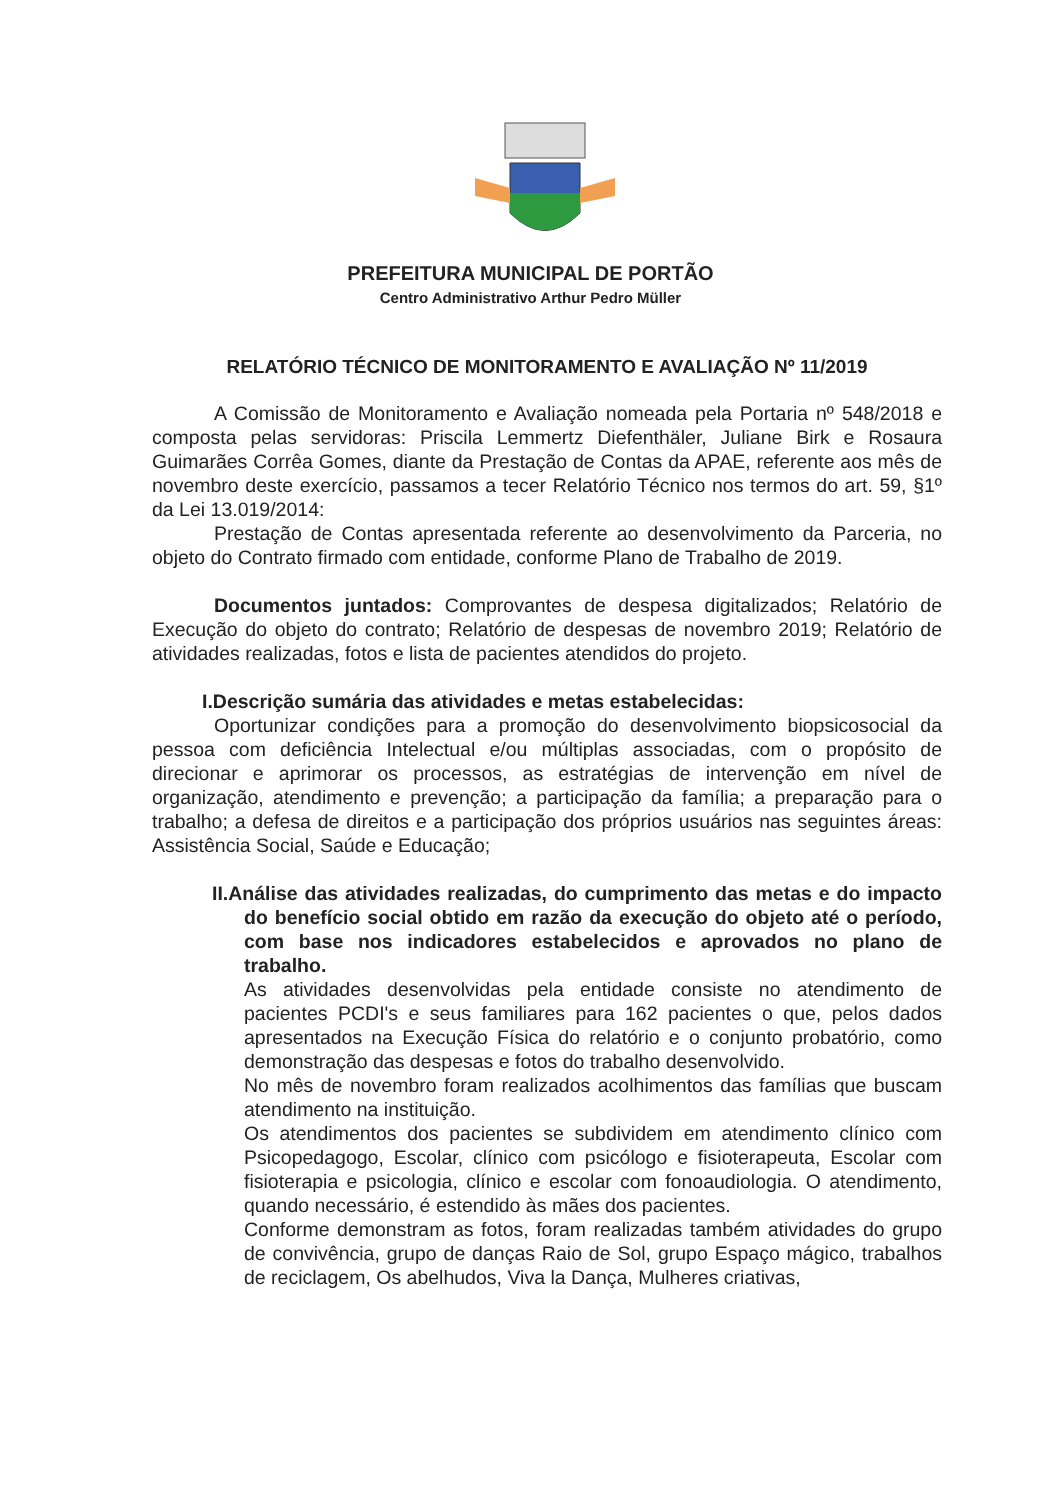PREFEITURA MUNICIPAL DE PORTÃO
Centro Administrativo Arthur Pedro Müller
RELATÓRIO TÉCNICO DE MONITORAMENTO E AVALIAÇÃO Nº 11/2019
A Comissão de Monitoramento e Avaliação nomeada pela Portaria nº 548/2018 e composta pelas servidoras: Priscila Lemmertz Diefenthäler, Juliane Birk e Rosaura Guimarães Corrêa Gomes, diante da Prestação de Contas da APAE, referente aos mês de novembro deste exercício, passamos a tecer Relatório Técnico nos termos do art. 59, §1º da Lei 13.019/2014:
Prestação de Contas apresentada referente ao desenvolvimento da Parceria, no objeto do Contrato firmado com entidade, conforme Plano de Trabalho de 2019.
Documentos juntados: Comprovantes de despesa digitalizados; Relatório de Execução do objeto do contrato; Relatório de despesas de novembro 2019; Relatório de atividades realizadas, fotos e lista de pacientes atendidos do projeto.
I.Descrição sumária das atividades e metas estabelecidas:
Oportunizar condições para a promoção do desenvolvimento biopsicosocial da pessoa com deficiência Intelectual e/ou múltiplas associadas, com o propósito de direcionar e aprimorar os processos, as estratégias de intervenção em nível de organização, atendimento e prevenção; a participação da família; a preparação para o trabalho; a defesa de direitos e a participação dos próprios usuários nas seguintes áreas: Assistência Social, Saúde e Educação;
II.Análise das atividades realizadas, do cumprimento das metas e do impacto do benefício social obtido em razão da execução do objeto até o período, com base nos indicadores estabelecidos e aprovados no plano de trabalho.
As atividades desenvolvidas pela entidade consiste no atendimento de pacientes PCDI's e seus familiares para 162 pacientes o que, pelos dados apresentados na Execução Física do relatório e o conjunto probatório, como demonstração das despesas e fotos do trabalho desenvolvido.
No mês de novembro foram realizados acolhimentos das famílias que buscam atendimento na instituição.
Os atendimentos dos pacientes se subdividem em atendimento clínico com Psicopedagogo, Escolar, clínico com psicólogo e fisioterapeuta, Escolar com fisioterapia e psicologia, clínico e escolar com fonoaudiologia. O atendimento, quando necessário, é estendido às mães dos pacientes.
Conforme demonstram as fotos, foram realizadas também atividades do grupo de convivência, grupo de danças Raio de Sol, grupo Espaço mágico, trabalhos de reciclagem, Os abelhudos, Viva la Dança, Mulheres criativas,